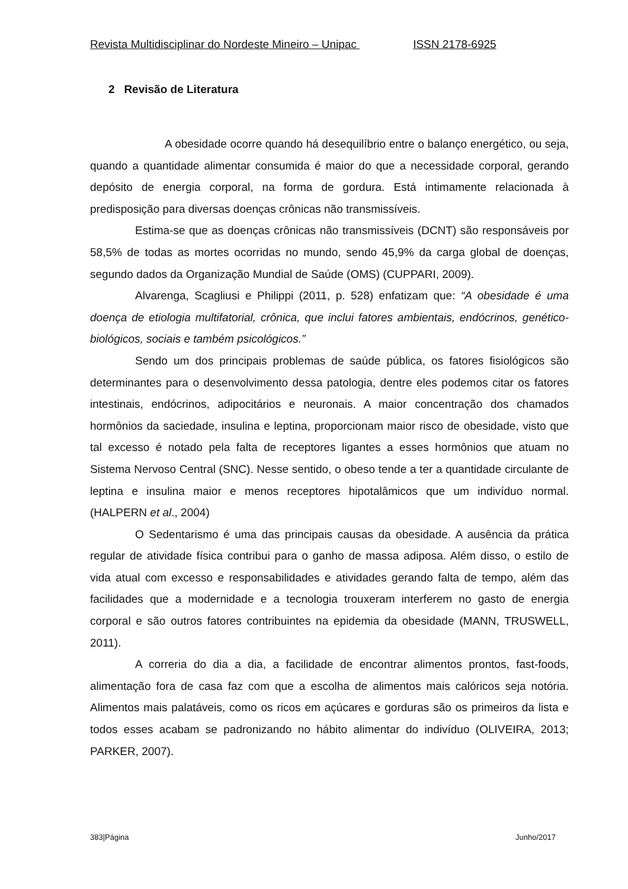Revista Multidisciplinar do Nordeste Mineiro – Unipac ISSN 2178-6925
2 Revisão de Literatura
A obesidade ocorre quando há desequilíbrio entre o balanço energético, ou seja, quando a quantidade alimentar consumida é maior do que a necessidade corporal, gerando depósito de energia corporal, na forma de gordura. Está intimamente relacionada à predisposição para diversas doenças crônicas não transmissíveis.
Estima-se que as doenças crônicas não transmissíveis (DCNT) são responsáveis por 58,5% de todas as mortes ocorridas no mundo, sendo 45,9% da carga global de doenças, segundo dados da Organização Mundial de Saúde (OMS) (CUPPARI, 2009).
Alvarenga, Scagliusi e Philippi (2011, p. 528) enfatizam que: “A obesidade é uma doença de etiologia multifatorial, crônica, que inclui fatores ambientais, endócrinos, genético-biológicos, sociais e também psicológicos.”
Sendo um dos principais problemas de saúde pública, os fatores fisiológicos são determinantes para o desenvolvimento dessa patologia, dentre eles podemos citar os fatores intestinais, endócrinos, adipocitários e neuronais. A maior concentração dos chamados hormônios da saciedade, insulina e leptina, proporcionam maior risco de obesidade, visto que tal excesso é notado pela falta de receptores ligantes a esses hormônios que atuam no Sistema Nervoso Central (SNC). Nesse sentido, o obeso tende a ter a quantidade circulante de leptina e insulina maior e menos receptores hipotalâmicos que um indivíduo normal. (HALPERN et al., 2004)
O Sedentarismo é uma das principais causas da obesidade. A ausência da prática regular de atividade física contribui para o ganho de massa adiposa. Além disso, o estilo de vida atual com excesso e responsabilidades e atividades gerando falta de tempo, além das facilidades que a modernidade e a tecnologia trouxeram interferem no gasto de energia corporal e são outros fatores contribuintes na epidemia da obesidade (MANN, TRUSWELL, 2011).
A correria do dia a dia, a facilidade de encontrar alimentos prontos, fast-foods, alimentação fora de casa faz com que a escolha de alimentos mais calóricos seja notória. Alimentos mais palatáveis, como os ricos em açúcares e gorduras são os primeiros da lista e todos esses acabam se padronizando no hábito alimentar do indivíduo (OLIVEIRA, 2013; PARKER, 2007).
383|Página Junho/2017